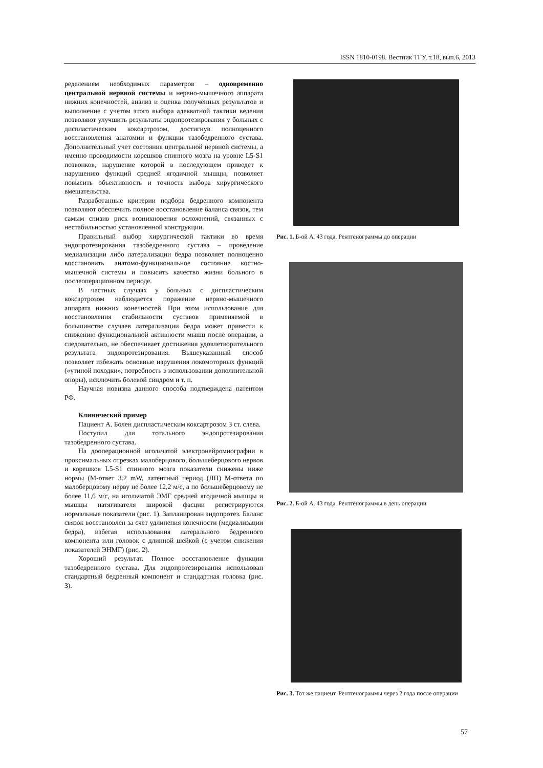ISSN 1810-0198. Вестник ТГУ, т.18, вып.6, 2013
ределением необходимых параметров – одновременно центральной нервной системы и нервно-мышечного аппарата нижних конечностей, анализ и оценка полученных результатов и выполнение с учетом этого выбора адекватной тактики ведения позволяют улучшить результаты эндопротезирования у больных с диспластическим коксартрозом, достигнув полноценного восстановления анатомии и функции тазобедренного сустава. Дополнительный учет состояния центральной нервной системы, а именно проводимости корешков спинного мозга на уровне L5-S1 позвонков, нарушение которой в последующем приведет к нарушению функций средней ягодичной мышцы, позволяет повысить объективность и точность выбора хирургического вмешательства.
Разработанные критерии подбора бедренного компонента позволяют обеспечить полное восстановление баланса связок, тем самым снизив риск возникновения осложнений, связанных с нестабильностью установленной конструкции.
Правильный выбор хирургической тактики во время эндопротезирования тазобедренного сустава – проведение медиализации либо латерализации бедра позволяет полноценно восстановить анатомо-функциональное состояние костно-мышечной системы и повысить качество жизни больного в послеоперационном периоде.
В частных случаях у больных с диспластическим коксартрозом наблюдается поражение нервно-мышечного аппарата нижних конечностей. При этом использование для восстановления стабильности суставов применяемой в большинстве случаев латерализации бедра может привести к снижению функциональной активности мышц после операции, а следовательно, не обеспечивает достижения удовлетворительного результата эндопротезирования. Вышеуказанный способ позволяет избежать основные нарушения локомоторных функций («утиной походки», потребность в использовании дополнительной опоры), исключить болевой синдром и т. п.
Научная новизна данного способа подтверждена патентом РФ.
Клинический пример
Пациент А. Болен диспластическим коксартрозом 3 ст. слева.
Поступил для тотального эндопротезирования тазобедренного сустава.
На дооперационной игольчатой электронейромиографии в проксимальных отрезках малоберцового, большеберцового нервов и корешков L5-S1 спинного мозга показатели снижены ниже нормы (М-ответ 3.2 mW, латентный период (ЛП) М-ответа по малоберцовому нерву не более 12,2 м/с, а по большеберцовому не более 11,6 м/с, на игольчатой ЭМГ средней ягодичной мышцы и мышцы натягивателя широкой фасции регистрируются нормальные показатели (рис. 1). Запланирован эндопротез. Баланс связок восстановлен за счет удлинения конечности (медиализации бедра), избегая использования латерального бедренного компонента или головок с длинной шейкой (с учетом снижения показателей ЭНМГ) (рис. 2).
Хороший результат. Полное восстановление функции тазобедренного сустава. Для эндопротезирования использован стандартный бедренный компонент и стандартная головка (рис. 3).
Рис. 1. Б-ой А. 43 года. Рентгенограммы до операции
Рис. 2. Б-ой А. 43 года. Рентгенограммы в день операции
Рис. 3. Тот же пациент. Рентгенограммы через 2 года после операции
57